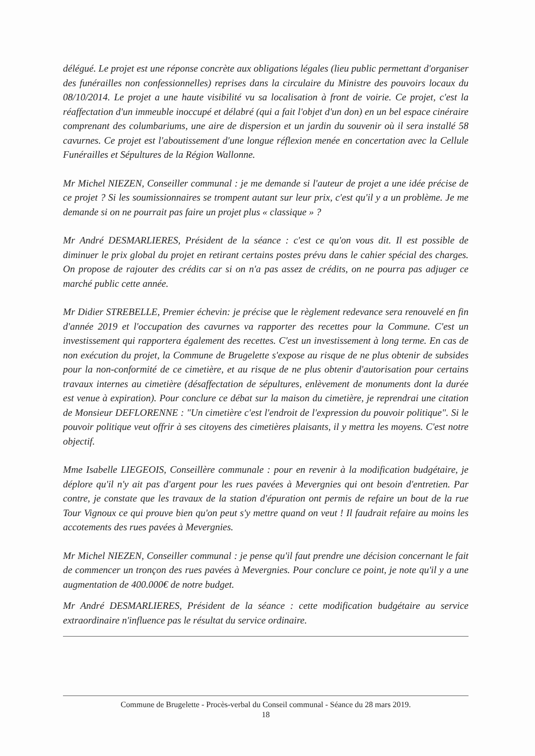délégué. Le projet est une réponse concrète aux obligations légales (lieu public permettant d'organiser des funérailles non confessionnelles) reprises dans la circulaire du Ministre des pouvoirs locaux du 08/10/2014. Le projet a une haute visibilité vu sa localisation à front de voirie. Ce projet, c'est la réaffectation d'un immeuble inoccupé et délabré (qui a fait l'objet d'un don) en un bel espace cinéraire comprenant des columbariums, une aire de dispersion et un jardin du souvenir où il sera installé 58 cavurnes. Ce projet est l'aboutissement d'une longue réflexion menée en concertation avec la Cellule Funérailles et Sépultures de la Région Wallonne.
Mr Michel NIEZEN, Conseiller communal : je me demande si l'auteur de projet a une idée précise de ce projet ? Si les soumissionnaires se trompent autant sur leur prix, c'est qu'il y a un problème. Je me demande si on ne pourrait pas faire un projet plus « classique » ?
Mr André DESMARLIERES, Président de la séance : c'est ce qu'on vous dit. Il est possible de diminuer le prix global du projet en retirant certains postes prévu dans le cahier spécial des charges. On propose de rajouter des crédits car si on n'a pas assez de crédits, on ne pourra pas adjuger ce marché public cette année.
Mr Didier STREBELLE, Premier échevin: je précise que le règlement redevance sera renouvelé en fin d'année 2019 et l'occupation des cavurnes va rapporter des recettes pour la Commune. C'est un investissement qui rapportera également des recettes. C'est un investissement à long terme. En cas de non exécution du projet, la Commune de Brugelette s'expose au risque de ne plus obtenir de subsides pour la non-conformité de ce cimetière, et au risque de ne plus obtenir d'autorisation pour certains travaux internes au cimetière (désaffectation de sépultures, enlèvement de monuments dont la durée est venue à expiration). Pour conclure ce débat sur la maison du cimetière, je reprendrai une citation de Monsieur DEFLORENNE : "Un cimetière c'est l'endroit de l'expression du pouvoir politique". Si le pouvoir politique veut offrir à ses citoyens des cimetières plaisants, il y mettra les moyens. C'est notre objectif.
Mme Isabelle LIEGEOIS, Conseillère communale : pour en revenir à la modification budgétaire, je déplore qu'il n'y ait pas d'argent pour les rues pavées à Mevergnies qui ont besoin d'entretien. Par contre, je constate que les travaux de la station d'épuration ont permis de refaire un bout de la rue Tour Vignoux ce qui prouve bien qu'on peut s'y mettre quand on veut ! Il faudrait refaire au moins les accotements des rues pavées à Mevergnies.
Mr Michel NIEZEN, Conseiller communal : je pense qu'il faut prendre une décision concernant le fait de commencer un tronçon des rues pavées à Mevergnies. Pour conclure ce point, je note qu'il y a une augmentation de 400.000€ de notre budget.
Mr André DESMARLIERES, Président de la séance : cette modification budgétaire au service extraordinaire n'influence pas le résultat du service ordinaire.
Commune de Brugelette - Procès-verbal du Conseil communal - Séance du 28 mars 2019.
18